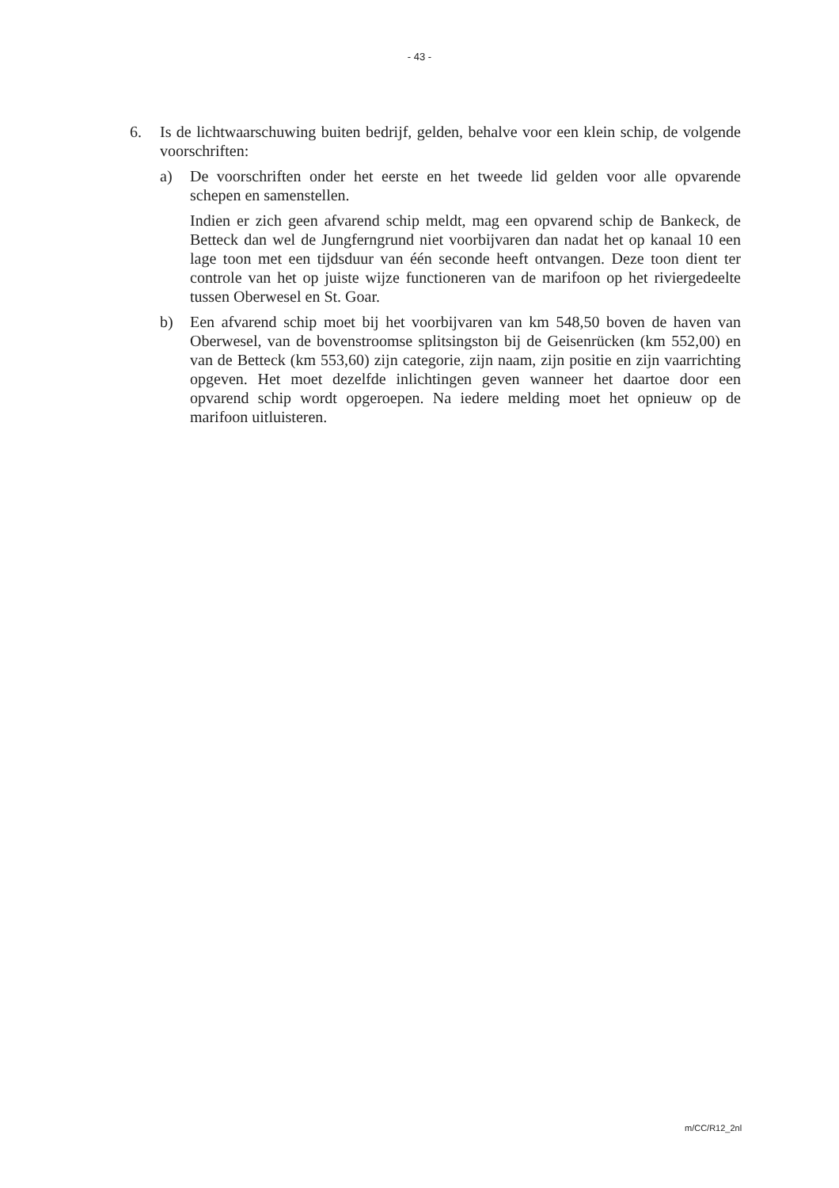- 43 -
6. Is de lichtwaarschuwing buiten bedrijf, gelden, behalve voor een klein schip, de volgende voorschriften:
a) De voorschriften onder het eerste en het tweede lid gelden voor alle opvarende schepen en samenstellen.
Indien er zich geen afvarend schip meldt, mag een opvarend schip de Bankeck, de Betteck dan wel de Jungferngrund niet voorbijvaren dan nadat het op kanaal 10 een lage toon met een tijdsduur van één seconde heeft ontvangen. Deze toon dient ter controle van het op juiste wijze functioneren van de marifoon op het riviergedeelte tussen Oberwesel en St. Goar.
b) Een afvarend schip moet bij het voorbijvaren van km 548,50 boven de haven van Oberwesel, van de bovenstroomse splitsingston bij de Geisenrücken (km 552,00) en van de Betteck (km 553,60) zijn categorie, zijn naam, zijn positie en zijn vaarrichting opgeven. Het moet dezelfde inlichtingen geven wanneer het daartoe door een opvarend schip wordt opgeroepen. Na iedere melding moet het opnieuw op de marifoon uitluisteren.
m/CC/R12_2nl